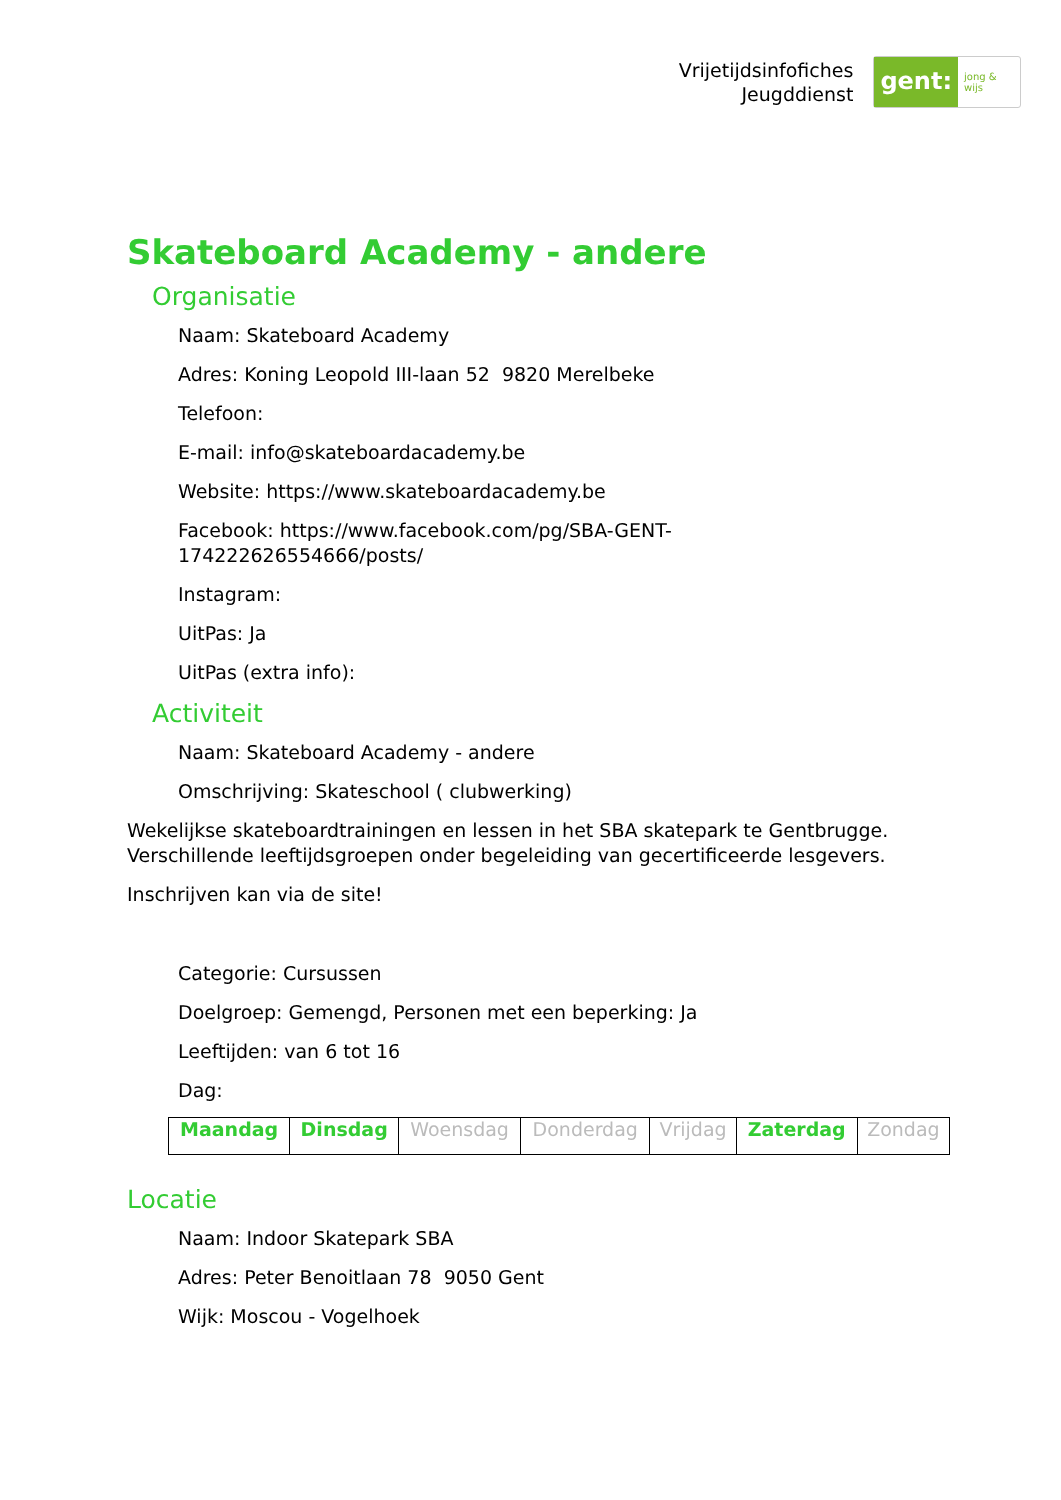Vrijetijdsinfofiches
Jeugddienst
gent: jong & wijs
Skateboard Academy - andere
Organisatie
Naam: Skateboard Academy
Adres: Koning Leopold III-laan 52 9820 Merelbeke
Telefoon:
E-mail: info@skateboardacademy.be
Website: https://www.skateboardacademy.be
Facebook: https://www.facebook.com/pg/SBA-GENT-
174222626554666/posts/
Instagram:
UitPas: Ja
UitPas (extra info):
Activiteit
Naam: Skateboard Academy - andere
Omschrijving: Skateschool ( clubwerking)
Wekelijkse skateboardtrainingen en lessen in het SBA skatepark te Gentbrugge.
Verschillende leeftijdsgroepen onder begeleiding van gecertificeerde lesgevers.
Inschrijven kan via de site!
Categorie: Cursussen
Doelgroep: Gemengd, Personen met een beperking: Ja
Leeftijden: van 6 tot 16
Dag:
| Maandag | Dinsdag | Woensdag | Donderdag | Vrijdag | Zaterdag | Zondag |
Locatie
Naam: Indoor Skatepark SBA
Adres: Peter Benoitlaan 78 9050 Gent
Wijk: Moscou - Vogelhoek